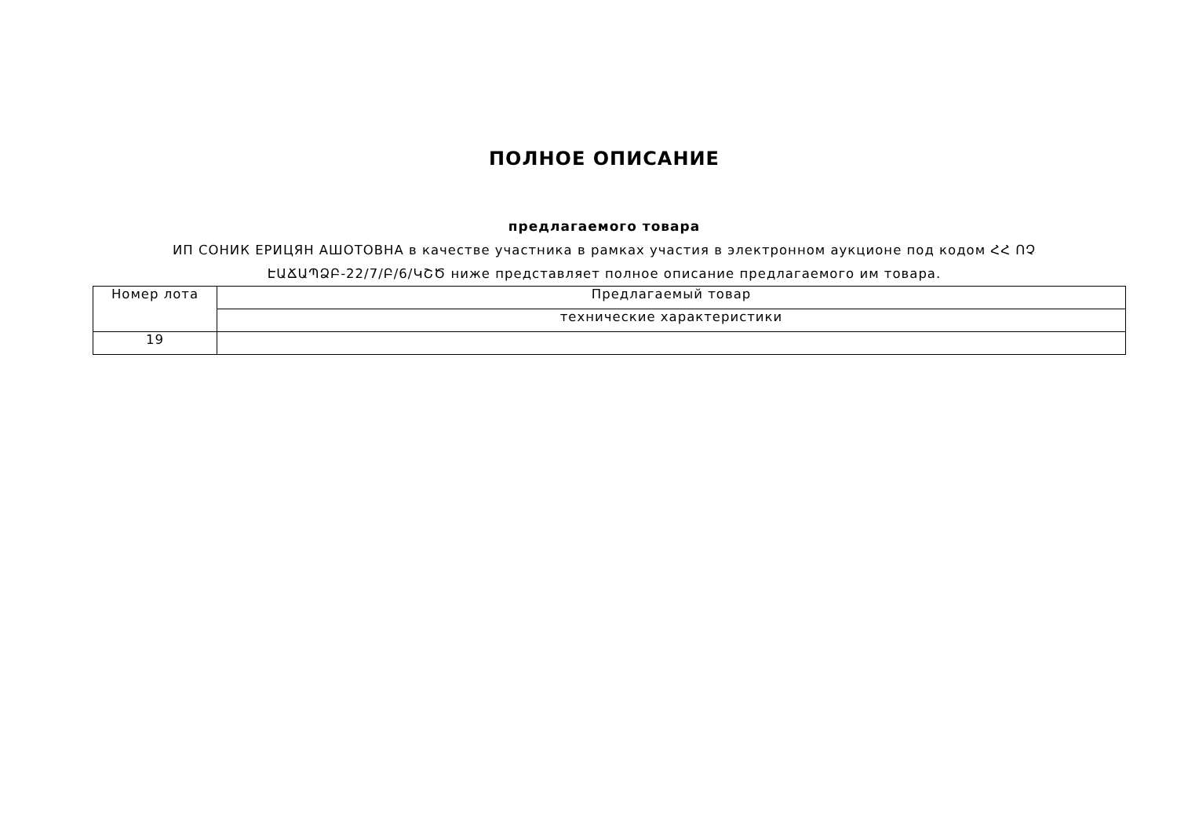ПОЛНОЕ ОПИСАНИЕ
предлагаемого товара
ИП СОНИК ЕРИЦЯН АШОТОВНА в качестве участника в рамках участия в электронном аукционе под кодом ՀՀ ՈՉ ԷԱՃԱՊՁԲ-22/7/Բ/6/ԿՇԾ ниже представляет полное описание предлагаемого им товара.
| Номер лота | Предлагаемый товар |
| | технические характеристики |
| 19 | |